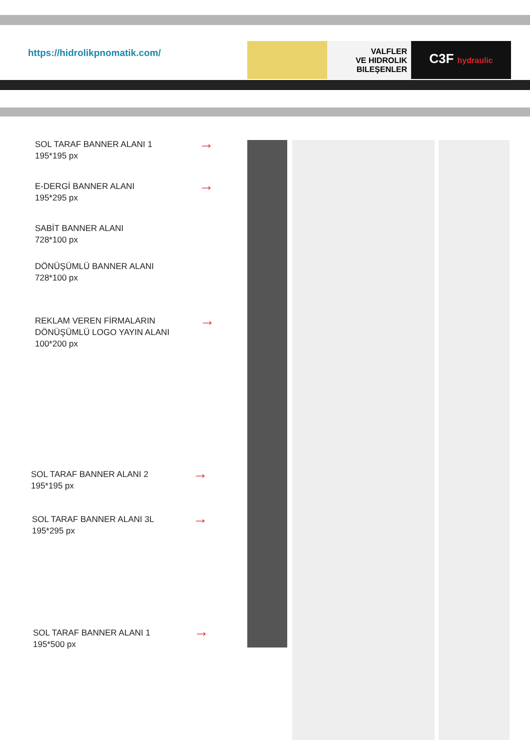https://hidrolikpnomatik.com/
VALFLER
VE HIDROLIK
BILEŞENLER
C3F hydraulic
SOL TARAF BANNER ALANI 1
195*195 px
E-DERGİ BANNER ALANI
195*295 px
SABİT BANNER ALANI
728*100 px
DÖNÜŞÜMLÜ BANNER ALANI
728*100 px
REKLAM VEREN FİRMALARIN
DÖNÜŞÜMLÜ LOGO YAYIN ALANI
100*200 px
SOL TARAF BANNER ALANI 2
195*195 px
SOL TARAF BANNER ALANI 3L
195*295 px
SOL TARAF BANNER ALANI 1
195*500 px
→
→
→
→
→
→